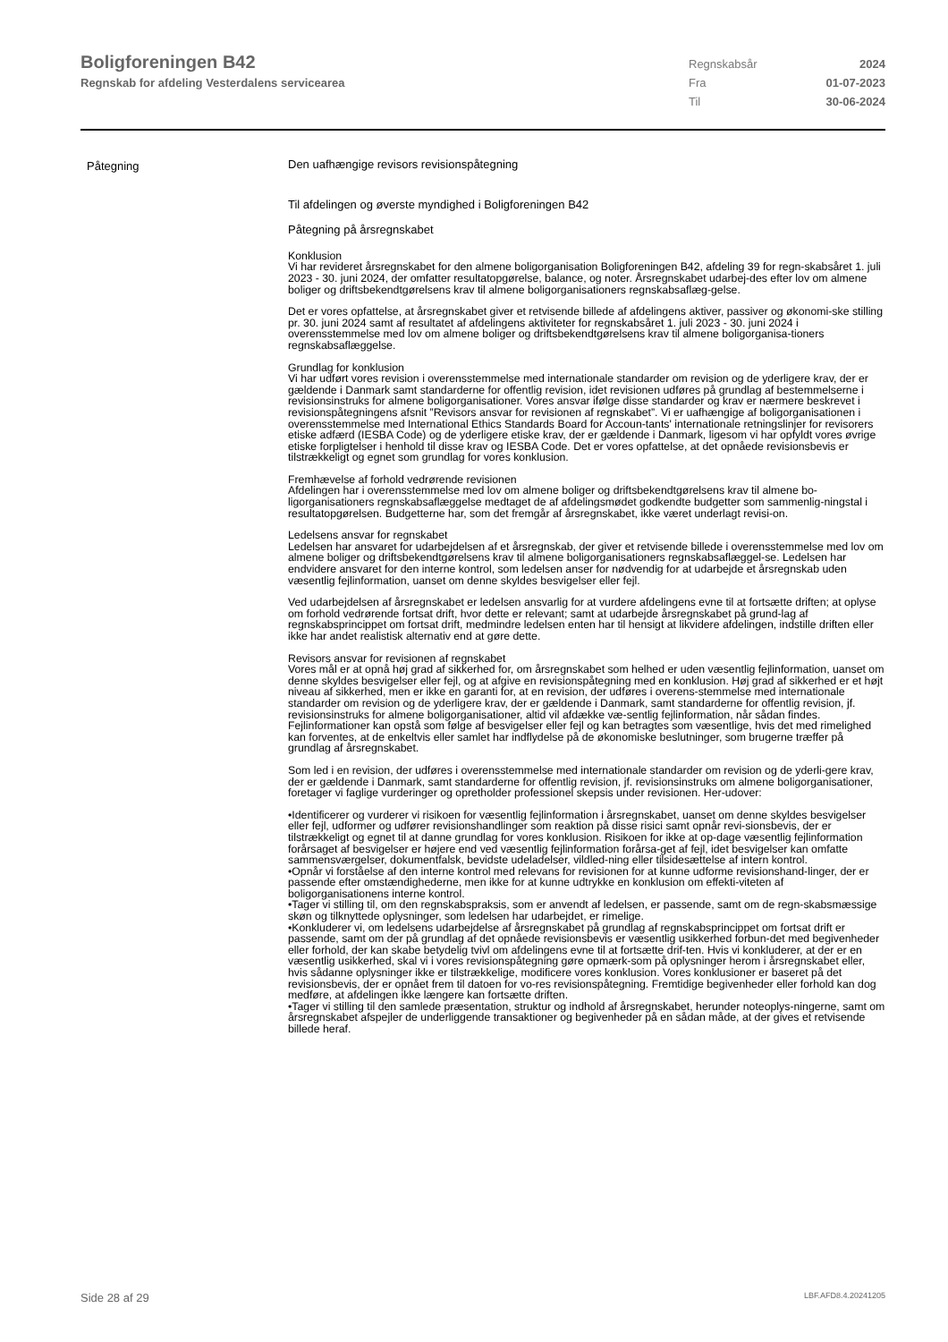Boligforeningen B42
Regnskab for afdeling Vesterdalens servicearea
Regnskabsår 2024
Fra 01-07-2023
Til 30-06-2024
Påtegning
Den uafhængige revisors revisionspåtegning
Til afdelingen og øverste myndighed i Boligforeningen B42
Påtegning på årsregnskabet
Konklusion
Vi har revideret årsregnskabet for den almene boligorganisation Boligforeningen B42, afdeling 39 for regn-skabsåret 1. juli 2023 - 30. juni 2024, der omfatter resultatopgørelse, balance, og noter. Årsregnskabet udarbej-des efter lov om almene boliger og driftsbekendtgørelsens krav til almene boligorganisationers regnskabsaflæg-gelse.
Det er vores opfattelse, at årsregnskabet giver et retvisende billede af afdelingens aktiver, passiver og økonomi-ske stilling pr. 30. juni 2024 samt af resultatet af afdelingens aktiviteter for regnskabsåret 1. juli 2023 - 30. juni 2024 i overensstemmelse med lov om almene boliger og driftsbekendtgørelsens krav til almene boligorganisa-tioners regnskabsaflæggelse.
Grundlag for konklusion
Vi har udført vores revision i overensstemmelse med internationale standarder om revision og de yderligere krav, der er gældende i Danmark samt standarderne for offentlig revision, idet revisionen udføres på grundlag af bestemmelserne i revisionsinstruks for almene boligorganisationer. Vores ansvar ifølge disse standarder og krav er nærmere beskrevet i revisionspåtegningens afsnit ”Revisors ansvar for revisionen af regnskabet”. Vi er uafhængige af boligorganisationen i overensstemmelse med International Ethics Standards Board for Accoun-tants' internationale retningslinjer for revisorers etiske adfærd (IESBA Code) og de yderligere etiske krav, der er gældende i Danmark, ligesom vi har opfyldt vores øvrige etiske forpligtelser i henhold til disse krav og IESBA Code. Det er vores opfattelse, at det opnåede revisionsbevis er tilstrækkeligt og egnet som grundlag for vores konklusion.
Fremhævelse af forhold vedrørende revisionen
Afdelingen har i overensstemmelse med lov om almene boliger og driftsbekendtgørelsens krav til almene bo-ligorganisationers regnskabsaflæggelse medtaget de af afdelingsmødet godkendte budgetter som sammenlig-ningstal i resultatopgørelsen. Budgetterne har, som det fremgår af årsregnskabet, ikke været underlagt revisi-on.
Ledelsens ansvar for regnskabet
Ledelsen har ansvaret for udarbejdelsen af et årsregnskab, der giver et retvisende billede i overensstemmelse med lov om almene boliger og driftsbekendtgørelsens krav til almene boligorganisationers regnskabsaflæggel-se. Ledelsen har endvidere ansvaret for den interne kontrol, som ledelsen anser for nødvendig for at udarbejde et årsregnskab uden væsentlig fejlinformation, uanset om denne skyldes besvigelser eller fejl.
Ved udarbejdelsen af årsregnskabet er ledelsen ansvarlig for at vurdere afdelingens evne til at fortsætte driften; at oplyse om forhold vedrørende fortsat drift, hvor dette er relevant; samt at udarbejde årsregnskabet på grund-lag af regnskabsprincippet om fortsat drift, medmindre ledelsen enten har til hensigt at likvidere afdelingen, indstille driften eller ikke har andet realistisk alternativ end at gøre dette.
Revisors ansvar for revisionen af regnskabet
Vores mål er at opnå høj grad af sikkerhed for, om årsregnskabet som helhed er uden væsentlig fejlinformation, uanset om denne skyldes besvigelser eller fejl, og at afgive en revisionspåtegning med en konklusion. Høj grad af sikkerhed er et højt niveau af sikkerhed, men er ikke en garanti for, at en revision, der udføres i overens-stemmelse med internationale standarder om revision og de yderligere krav, der er gældende i Danmark, samt standarderne for offentlig revision, jf. revisionsinstruks for almene boligorganisationer, altid vil afdække væ-sentlig fejlinformation, når sådan findes. Fejlinformationer kan opstå som følge af besvigelser eller fejl og kan betragtes som væsentlige, hvis det med rimelighed kan forventes, at de enkeltvis eller samlet har indflydelse på de økonomiske beslutninger, som brugerne træffer på grundlag af årsregnskabet.
Som led i en revision, der udføres i overensstemmelse med internationale standarder om revision og de yderli-gere krav, der er gældende i Danmark, samt standarderne for offentlig revision, jf. revisionsinstruks om almene boligorganisationer, foretager vi faglige vurderinger og opretholder professionel skepsis under revisionen. Her-udover:
•Identificerer og vurderer vi risikoen for væsentlig fejlinformation i årsregnskabet, uanset om denne skyldes besvigelser eller fejl, udformer og udfører revisionshandlinger som reaktion på disse risici samt opnår revi-sionsbevis, der er tilstrækkeligt og egnet til at danne grundlag for vores konklusion. Risikoen for ikke at op-dage væsentlig fejlinformation forårsaget af besvigelser er højere end ved væsentlig fejlinformation forårsa-get af fejl, idet besvigelser kan omfatte sammensværgelser, dokumentfalsk, bevidste udeladelser, vildled-ning eller tilsidesættelse af intern kontrol.
•Opnår vi forståelse af den interne kontrol med relevans for revisionen for at kunne udforme revisionshand-linger, der er passende efter omstændighederne, men ikke for at kunne udtrykke en konklusion om effekti-viteten af boligorganisationens interne kontrol.
•Tager vi stilling til, om den regnskabspraksis, som er anvendt af ledelsen, er passende, samt om de regn-skabsmæssige skøn og tilknyttede oplysninger, som ledelsen har udarbejdet, er rimelige.
•Konkluderer vi, om ledelsens udarbejdelse af årsregnskabet på grundlag af regnskabsprincippet om fortsat drift er passende, samt om der på grundlag af det opnåede revisionsbevis er væsentlig usikkerhed forbun-det med begivenheder eller forhold, der kan skabe betydelig tvivl om afdelingens evne til at fortsætte drif-ten. Hvis vi konkluderer, at der er en væsentlig usikkerhed, skal vi i vores revisionspåtegning gøre opmærk-som på oplysninger herom i årsregnskabet eller, hvis sådanne oplysninger ikke er tilstrækkelige, modificere vores konklusion. Vores konklusioner er baseret på det revisionsbevis, der er opnået frem til datoen for vo-res revisionspåtegning. Fremtidige begivenheder eller forhold kan dog medføre, at afdelingen ikke længere kan fortsætte driften.
•Tager vi stilling til den samlede præsentation, struktur og indhold af årsregnskabet, herunder noteoplys-ningerne, samt om årsregnskabet afspejler de underliggende transaktioner og begivenheder på en sådan måde, at der gives et retvisende billede heraf.
Side 28 af 29 LBF.AFD8.4.20241205